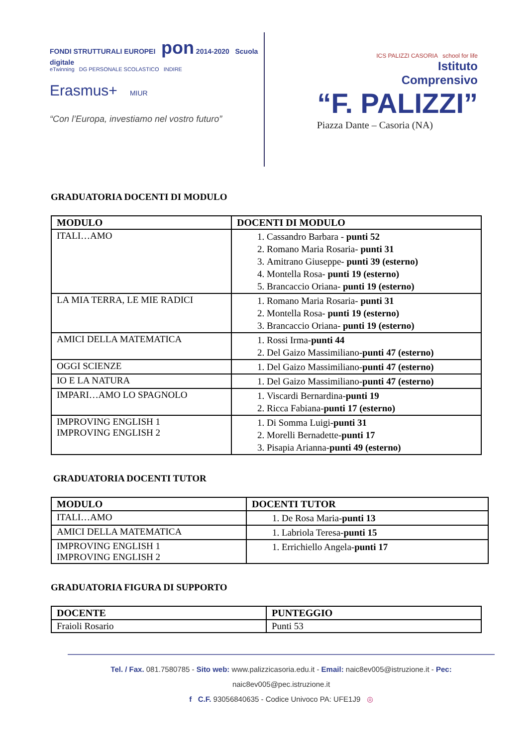FONDI STRUTTURALI EUROPEI pon 2014-2020 Scuola digitale
eTwinning DG PERSONALE SCOLASTICO INDIRE
Erasmus+ MIUR
“Con l’Europa, investiamo nel vostro futuro”
ICS PALIZZI CASORIA school for life
Istituto
Comprensivo
“F. PALIZZI”
Piazza Dante – Casoria (NA)
GRADUATORIA DOCENTI DI MODULO
| MODULO | DOCENTI DI MODULO |
| --- | --- |
| ITALI…AMO | 1. Cassandro Barbara - punti 52 2. Romano Maria Rosaria- punti 31 3. Amitrano Giuseppe- punti 39 (esterno) 4. Montella Rosa- punti 19 (esterno) 5. Brancaccio Oriana- punti 19 (esterno) |
| LA MIA TERRA, LE MIE RADICI | 1. Romano Maria Rosaria- punti 31 2. Montella Rosa- punti 19 (esterno) 3. Brancaccio Oriana- punti 19 (esterno) |
| AMICI DELLA MATEMATICA | 1. Rossi Irma- punti 44 2. Del Gaizo Massimiliano- punti 47 (esterno) |
| OGGI SCIENZE | 1. Del Gaizo Massimiliano- punti 47 (esterno) |
| IO E LA NATURA | 1. Del Gaizo Massimiliano- punti 47 (esterno) |
| IMPARI…AMO LO SPAGNOLO | 1. Viscardi Bernardina- punti 19 2. Ricca Fabiana- punti 17 (esterno) |
| IMPROVING ENGLISH 1 IMPROVING ENGLISH 2 | 1. Di Somma Luigi- punti 31 2. Morelli Bernadette- punti 17 3. Pisapia Arianna- punti 49 (esterno) |
GRADUATORIA DOCENTI TUTOR
| MODULO | DOCENTI TUTOR |
| --- | --- |
| ITALI…AMO | 1. De Rosa Maria- punti 13 |
| AMICI DELLA MATEMATICA | 1. Labriola Teresa- punti 15 |
| IMPROVING ENGLISH 1 IMPROVING ENGLISH 2 | 1. Errichiello Angela- punti 17 |
GRADUATORIA FIGURA DI SUPPORTO
| DOCENTE | PUNTEGGIO |
| --- | --- |
| Fraioli Rosario | Punti 53 |
Tel. / Fax. 081.7580785 - Sito web: www.palizzicasoria.edu.it - Email: naic8ev005@istruzione.it - Pec: naic8ev005@pec.istruzione.it
f C.F. 93056840635 - Codice Univoco PA: UFE1J9 ◎